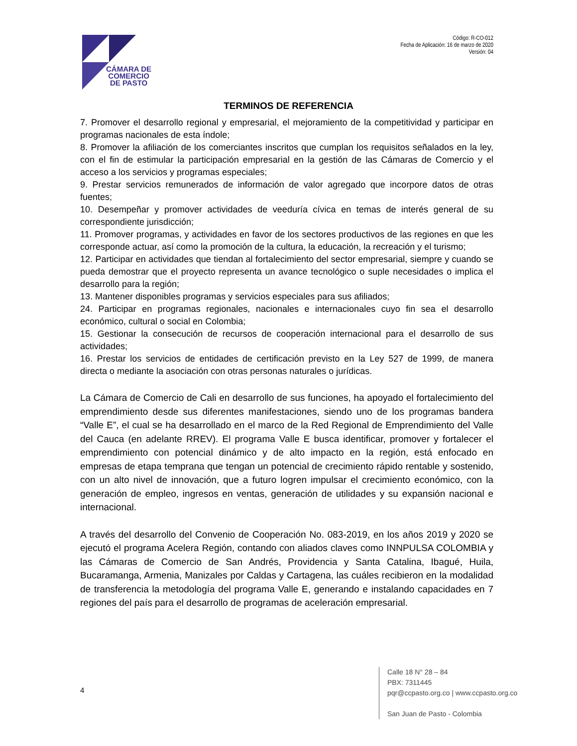CÁMARA DE
COMERCIO
DE PASTO
Código: R-CO-012
Fecha de Aplicación: 16 de marzo de 2020
Versión: 04
TERMINOS DE REFERENCIA
7. Promover el desarrollo regional y empresarial, el mejoramiento de la competitividad y participar en programas nacionales de esta índole;
8. Promover la afiliación de los comerciantes inscritos que cumplan los requisitos señalados en la ley, con el fin de estimular la participación empresarial en la gestión de las Cámaras de Comercio y el acceso a los servicios y programas especiales;
9. Prestar servicios remunerados de información de valor agregado que incorpore datos de otras fuentes;
10. Desempeñar y promover actividades de veeduría cívica en temas de interés general de su correspondiente jurisdicción;
11. Promover programas, y actividades en favor de los sectores productivos de las regiones en que les corresponde actuar, así como la promoción de la cultura, la educación, la recreación y el turismo;
12. Participar en actividades que tiendan al fortalecimiento del sector empresarial, siempre y cuando se pueda demostrar que el proyecto representa un avance tecnológico o suple necesidades o implica el desarrollo para la región;
13. Mantener disponibles programas y servicios especiales para sus afiliados;
24. Participar en programas regionales, nacionales e internacionales cuyo fin sea el desarrollo económico, cultural o social en Colombia;
15. Gestionar la consecución de recursos de cooperación internacional para el desarrollo de sus actividades;
16. Prestar los servicios de entidades de certificación previsto en la Ley 527 de 1999, de manera directa o mediante la asociación con otras personas naturales o jurídicas.
La Cámara de Comercio de Cali en desarrollo de sus funciones, ha apoyado el fortalecimiento del emprendimiento desde sus diferentes manifestaciones, siendo uno de los programas bandera “Valle E”, el cual se ha desarrollado en el marco de la Red Regional de Emprendimiento del Valle del Cauca (en adelante RREV). El programa Valle E busca identificar, promover y fortalecer el emprendimiento con potencial dinámico y de alto impacto en la región, está enfocado en empresas de etapa temprana que tengan un potencial de crecimiento rápido rentable y sostenido, con un alto nivel de innovación, que a futuro logren impulsar el crecimiento económico, con la generación de empleo, ingresos en ventas, generación de utilidades y su expansión nacional e internacional.
A través del desarrollo del Convenio de Cooperación No. 083-2019, en los años 2019 y 2020 se ejecutó el programa Acelera Región, contando con aliados claves como INNPULSA COLOMBIA y las Cámaras de Comercio de San Andrés, Providencia y Santa Catalina, Ibagué, Huila, Bucaramanga, Armenia, Manizales por Caldas y Cartagena, las cuáles recibieron en la modalidad de transferencia la metodología del programa Valle E, generando e instalando capacidades en 7 regiones del país para el desarrollo de programas de aceleración empresarial.
4
Calle 18 N° 28 – 84
PBX: 7311445
pqr@ccpasto.org.co | www.ccpasto.org.co
San Juan de Pasto - Colombia